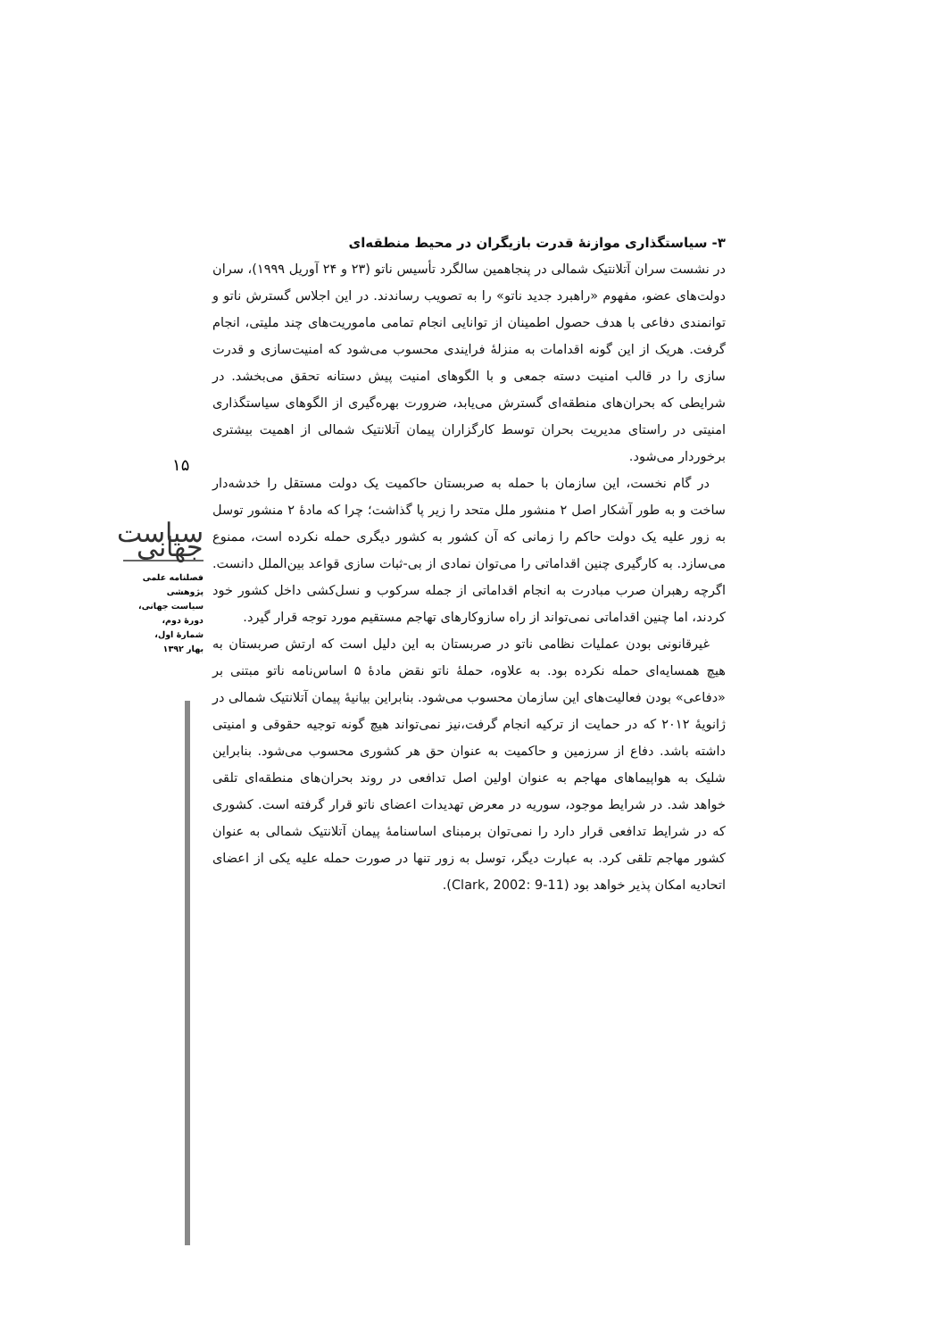۳- سیاستگذاری موازنۀ قدرت بازیگران در محیط منطقه‌ای
در نشست سران آتلانتیک شمالی در پنجاهمین سالگرد تأسیس ناتو (۲۳ و ۲۴ آوریل ۱۹۹۹)، سران دولت‌های عضو، مفهوم «راهبرد جدید ناتو» را به تصویب رساندند. در این اجلاس گسترش ناتو و توانمندی دفاعی با هدف حصول اطمینان از توانایی انجام تمامی ماموریت‌های چند ملیتی، انجام گرفت. هریک از این گونه اقدامات به منزلۀ فرایندی محسوب می‌شود که امنیت‌سازی و قدرت سازی را در قالب امنیت دسته جمعی و با الگوهای امنیت پیش دستانه تحقق می‌بخشد. در شرایطی که بحران‌های منطقه‌ای گسترش می‌یابد، ضرورت بهره‌گیری از الگوهای سیاستگذاری امنیتی در راستای مدیریت بحران توسط کارگزاران پیمان آتلانتیک شمالی از اهمیت بیشتری برخوردار می‌شود.
در گام نخست، این سازمان با حمله به صربستان حاکمیت یک دولت مستقل را خدشه‌دار ساخت و به طور آشکار اصل ۲ منشور ملل متحد را زیر پا گذاشت؛ چرا که مادۀ ۲ منشور توسل به زور علیه یک دولت حاکم را زمانی که آن کشور به کشور دیگری حمله نکرده است، ممنوع می‌سازد. به کارگیری چنین اقداماتی را می‌توان نمادی از بی-ثبات سازی قواعد بین‌الملل دانست. اگرچه رهبران صرب مبادرت به انجام اقداماتی از جمله سرکوب و نسل‌کشی داخل کشور خود کردند، اما چنین اقداماتی نمی‌تواند از راه سازوکارهای تهاجم مستقیم مورد توجه قرار گیرد.
غیرقانونی بودن عملیات نظامی ناتو در صربستان به این دلیل است که ارتش صربستان به هیچ همسایه‌ای حمله نکرده بود. به علاوه، حملۀ ناتو نقض مادۀ ۵ اساس‌نامه ناتو مبتنی بر «دفاعی» بودن فعالیت‌های این سازمان محسوب می‌شود. بنابراین بیانیۀ پیمان آتلانتیک شمالی در ژانویۀ ۲۰۱۲ که در حمایت از ترکیه انجام گرفت،نیز نمی‌تواند هیچ گونه توجیه حقوقی و امنیتی داشته باشد. دفاع از سرزمین و حاکمیت به عنوان حق هر کشوری محسوب می‌شود. بنابراین شلیک به هواپیماهای مهاجم به عنوان اولین اصل تدافعی در روند بحران‌های منطقه‌ای تلقی خواهد شد. در شرایط موجود، سوریه در معرض تهدیدات اعضای ناتو قرار گرفته است. کشوری که در شرایط تدافعی قرار دارد را نمی‌توان برمبنای اساسنامۀ پیمان آتلانتیک شمالی به عنوان کشور مهاجم تلقی کرد. به عبارت دیگر، توسل به زور تنها در صورت حمله علیه یکی از اعضای اتحادیه امکان پذیر خواهد بود (Clark, 2002: 9-11).
۱۵
سیاست جهانی
فصلنامه علمی پژوهشی
سیاست جهانی،
دورۀ دوم،
شمارۀ اول،
بهار ۱۳۹۲